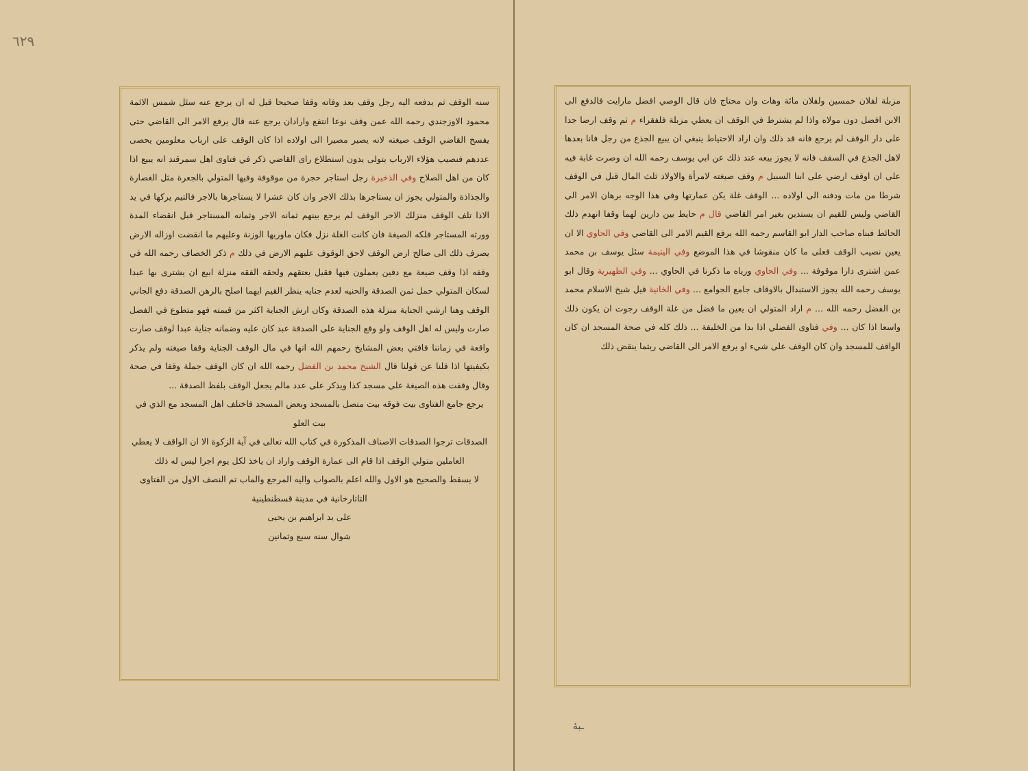٦٢٩
سنه الوقف ثم يدفعه اليه رجل وقف بعد وفاته وقفا صحيحا قيل له ان يرجع عنه سئل شمس الائمة محمود الاوزجندي رحمه الله عمن وقف نوعا انتفع وارادان يرجع عنه قال يرفع الامر الى القاضي حتى يفسخ القاضي الوقف صيغته لانه يصير مصيرا الى اولاده اذا كان الوقف على ارباب معلومين يحصى عددهم فنصيب هؤلاء الارباب يتولى يدون استطلاع راى القاضي ذكر في فتاوى اهل سمرقند انه يبيع اذا كان من اهل الصلاح وفي الذخيرة رجل استاجر حجرة من موقوفة وفيها المتولي بالجعرة مثل الغصارة والجذاذة والمتولي يجوز ان يستاجرها بذلك الاجر وان كان عشرا لا يستاجرها بالاجر فالتيم يركها في يد الاذا تلف الوقف منزلك الاجر الوقف لم يرجع بينهم ثمانه الاجر وثمانه المستاجر قبل انقضاء المدة وورثه المستاجر فلكه الصيغة فان كانت الغلة نزل فكان ماوريها الوزنة وعليهم ما انقضت اوزاله الارض يصرف ذلك الى صالح ارض الوقف لاحق الوقوف عليهم الارض في ذلك م ذكر الخصاف رحمه الله في وقفه اذا وقف ضيعة مع دفين يعملون فيها فقيل يعتقهم ولحقه الفقه منزلة ابيع ان يشترى بها عبدا لسكان المتولي حمل ثمن الصدقة والحنيه لعدم جنايه ينظر القيم ايهما اصلح بالرهن الصدقة دفع الجاني الوقف وهنا ارشي الجناية منزلة هذه الصدقة وكان ارش الجناية اكثر من قيمته فهو متطوع في الفضل صارت وليس له اهل الوقف ولو وقع الجناية على الصدقة عبد كان عليه وضمانه جناية عبدا لوقف صارت واقعة في زماننا فافتي بعض المشايخ رحمهم الله انها في مال الوقف الجناية وقفا صيغته ولم يذكر بكيفيتها اذا قلنا عن قولنا قال الشيخ محمد بن الفضل رحمه الله ان كان الوقف جملة وقفا في صحة وقال وقفت هذه الصيغة على مسجد كذا ويذكر على عدد مالم يجعل الوقف بلفظ الصدقة ...
يرجع جامع الفتاوى بيت فوقه بيت متصل بالمسجد وبعض المسجد فاختلف اهل المسجد مع الذي في بيت العلو
الصدقات ترجوا الصدقات الاصناف المذكورة في كتاب الله تعالى في آية الزكوة الا ان الواقف لا يعطي العاملين متولي الوقف اذا قام الى عمارة الوقف واراد ان ياخذ لكل يوم اجرا ليس له ذلك
لا يسقط والصحيح هو الاول والله اعلم بالصواب واليه المرجع والماب تم النصف الاول من الفتاوى
التاتارخانية في مدينة قسطنطينية
على يد ابراهيم بن يحيى
شوال سنه سبع وثمانين
مزبلة لفلان خمسين ولفلان مائة وهات وان محتاج فان قال الوصي افضل مارايت فالدفع الى الابن افضل دون مولاه واذا لم يشترط في الوقف ان يعطي مزبلة فلفقراء م ثم وقف ارضا جدا على دار الوقف لم يرجع فانه قد ذلك وان اراد الاحتياط ينبغي ان يبيع الجذع من رجل فانا بعدها لاهل الجذع في السقف فانه لا يجوز بيعه عند ذلك عن ابي يوسف رحمه الله ان وصرت غابة فيه على ان اوقف ارضي على ابنا السبيل م وقف صيغته لامرأة والاولاد ثلث المال قبل في الوقف شرطا من مات ودفنه الى اولاده ... الوقف غلة يكن عمارتها وفي هذا الوجه برهان الامر الى القاضي وليس للقيم ان يستدين بغير امر القاضي قال م حايط بين دارين لهما وقفا انهدم ذلك الحائط فبناه صاحب الدار ابو القاسم رحمه الله يرفع القيم الامر الى القاضي وفي الحاوي الا ان يعين نصيب الوقف فعلى ما كان منقوشا في هذا الموضع وفي اليتيمة سئل يوسف بن محمد عمن اشترى دارا موقوفة ... وفي الحاوي ورياه ما ذكرنا في الحاوي ... وفي الظهيرية وقال ابو يوسف رحمه الله يجوز الاستبدال بالاوقاف جامع الجوامع ... وفي الخانية قيل شيخ الاسلام محمد بن الفضل رحمه الله ... م اراد المتولي ان يعين ما فضل من غلة الوقف رجوت ان يكون ذلك واسعا اذا كان ... وفي فتاوى الفضلي اذا بدا من الخليفة ... ذلك كله في صحة المسجد ان كان الواقف للمسجد وان كان الوقف على شيء او يرفع الامر الى القاضي ريثما ينقض ذلك
ـبهٔ